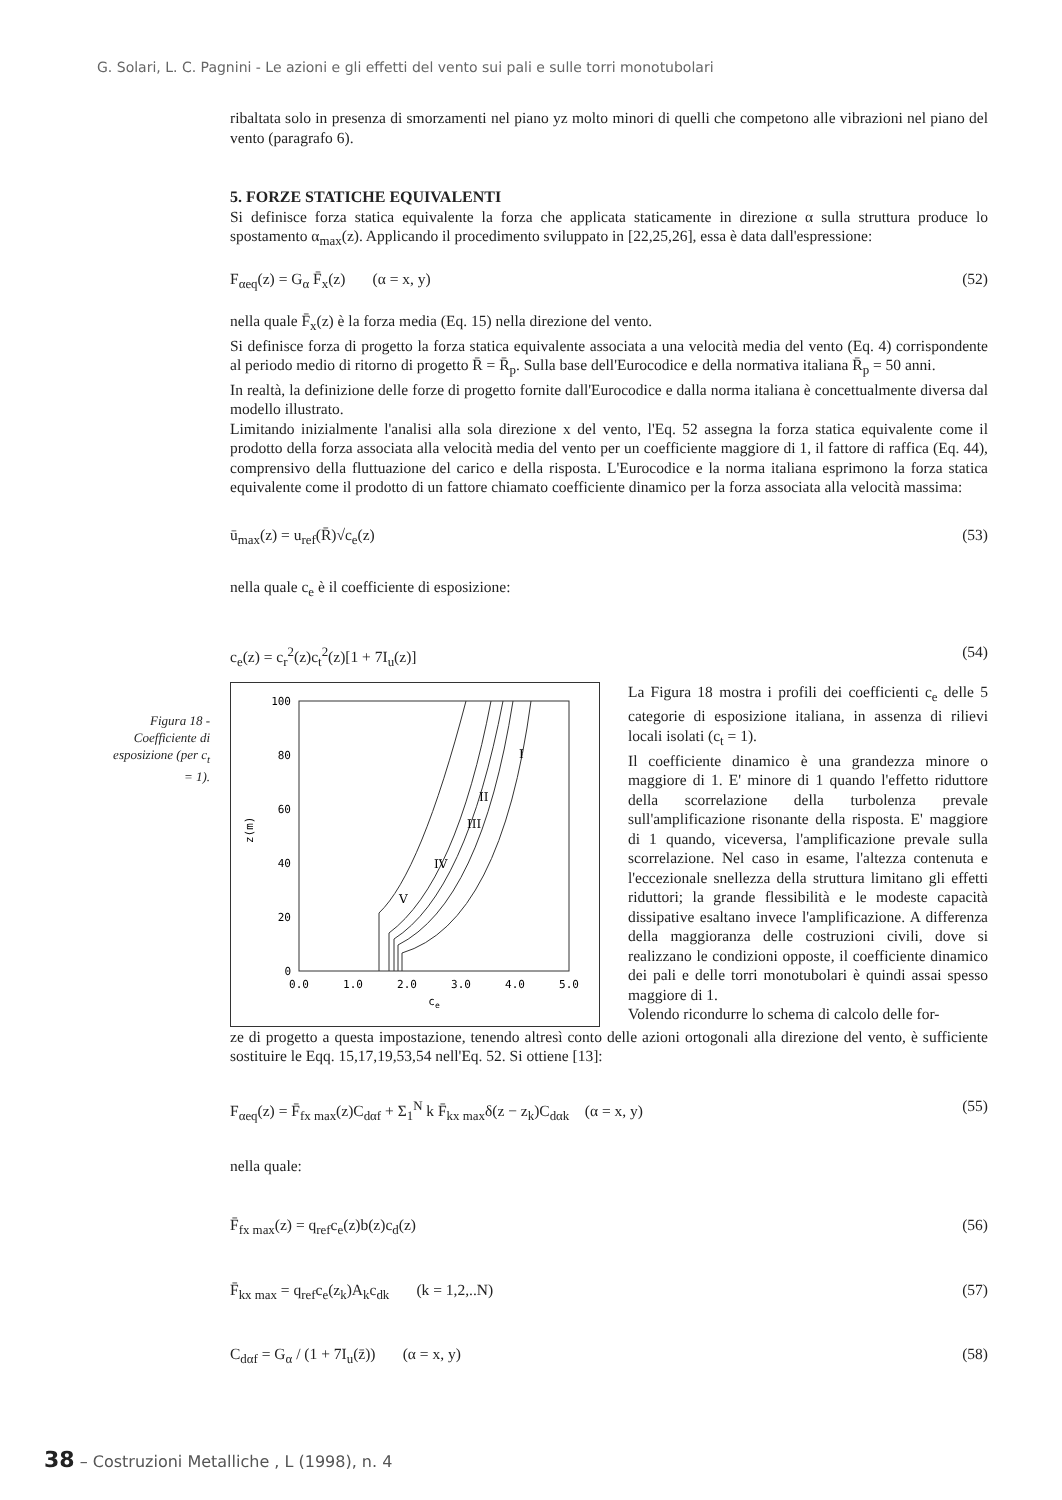G. Solari, L. C. Pagnini - Le azioni e gli effetti del vento sui pali e sulle torri monotubolari
Figura 18 - Coefficiente di esposizione (per c<sub>t</sub> = 1).
ribaltata solo in presenza di smorzamenti nel piano yz molto minori di quelli che competono alle vibrazioni nel piano del vento (paragrafo 6).
5. FORZE STATICHE EQUIVALENTI
Si definisce forza statica equivalente la forza che applicata staticamente in direzione α sulla struttura produce lo spostamento α<sub>max</sub>(z). Applicando il procedimento sviluppato in [22,25,26], essa è data dall'espressione:
F<sub>αeq</sub>(z) = G<sub>α</sub> F̄<sub>x</sub>(z) (α = x, y) (52)
nella quale F̄<sub>x</sub>(z) è la forza media (Eq. 15) nella direzione del vento.
Si definisce forza di progetto la forza statica equivalente associata a una velocità media del vento (Eq. 4) corrispondente al periodo medio di ritorno di progetto R̄ = R̄<sub>p</sub>. Sulla base dell'Eurocodice e della normativa italiana R̄<sub>p</sub> = 50 anni.
In realtà, la definizione delle forze di progetto fornite dall'Eurocodice e dalla norma italiana è concettualmente diversa dal modello illustrato.
Limitando inizialmente l'analisi alla sola direzione x del vento, l'Eq. 52 assegna la forza statica equivalente come il prodotto della forza associata alla velocità media del vento per un coefficiente maggiore di 1, il fattore di raffica (Eq. 44), comprensivo della fluttuazione del carico e della risposta. L'Eurocodice e la norma italiana esprimono la forza statica equivalente come il prodotto di un fattore chiamato coefficiente dinamico per la forza associata alla velocità massima:
ū<sub>max</sub>(z) = u<sub>ref</sub>(R̄)√c<sub>e</sub>(z) (53)
nella quale c<sub>e</sub> è il coefficiente di esposizione:
c<sub>e</sub>(z) = c<sub>r</sub><sup>2</sup>(z)c<sub>t</sub><sup>2</sup>(z)[1 + 7I<sub>u</sub>(z)] (54)
100
80
60
40
20
0
0.0
1.0
2.0
3.0
4.0
5.0
ce
z(m)
V
IV
III
II
I
La Figura 18 mostra i profili dei coefficienti c<sub>e</sub> delle 5 categorie di esposizione italiana, in assenza di rilievi locali isolati (c<sub>t</sub> = 1).
Il coefficiente dinamico è una grandezza minore o maggiore di 1. E' minore di 1 quando l'effetto riduttore della scorrelazione della turbolenza prevale sull'amplificazione risonante della risposta. E' maggiore di 1 quando, viceversa, l'amplificazione prevale sulla scorrelazione. Nel caso in esame, l'altezza contenuta e l'eccezionale snellezza della struttura limitano gli effetti riduttori; la grande flessibilità e le modeste capacità dissipative esaltano invece l'amplificazione. A differenza della maggioranza delle costruzioni civili, dove si realizzano le condizioni opposte, il coefficiente dinamico dei pali e delle torri monotubolari è quindi assai spesso maggiore di 1.
Volendo ricondurre lo schema di calcolo delle for-
ze di progetto a questa impostazione, tenendo altresì conto delle azioni ortogonali alla direzione del vento, è sufficiente sostituire le Eqq. 15,17,19,53,54 nell'Eq. 52. Si ottiene [13]:
F<sub>αeq</sub>(z) = F̄<sub>fx max</sub>(z)C<sub>dαf</sub> + Σ<sub>1</sub><sup>N</sup> k F̄<sub>kx max</sub>δ(z − z<sub>k</sub>)C<sub>dαk</sub> (α = x, y) (55)
nella quale:
F̄<sub>fx max</sub>(z) = q<sub>ref</sub>c<sub>e</sub>(z)b(z)c<sub>d</sub>(z) (56)
F̄<sub>kx max</sub> = q<sub>ref</sub>c<sub>e</sub>(z<sub>k</sub>)A<sub>k</sub>c<sub>dk</sub> (k = 1,2,..N) (57)
C<sub>dαf</sub> = G<sub>α</sub> / (1 + 7I<sub>u</sub>(z̄)) (α = x, y) (58)
38 – Costruzioni Metalliche , L (1998), n. 4